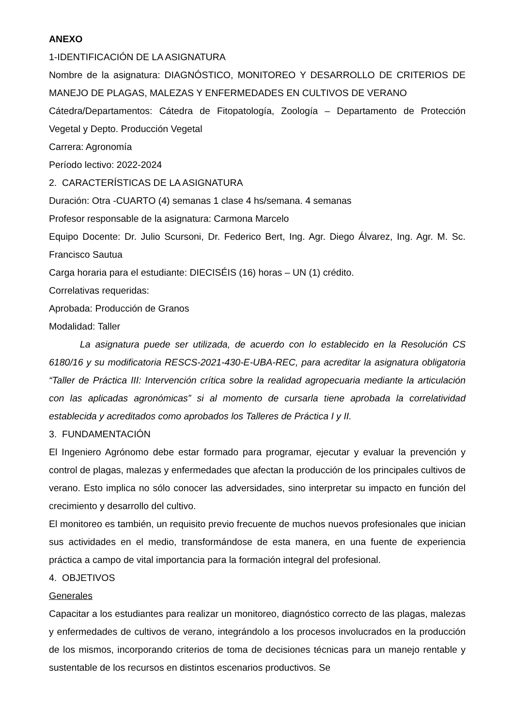ANEXO
1-IDENTIFICACIÓN DE LA ASIGNATURA
Nombre de la asignatura: DIAGNÓSTICO, MONITOREO Y DESARROLLO DE CRITERIOS DE MANEJO DE PLAGAS, MALEZAS Y ENFERMEDADES EN CULTIVOS DE VERANO
Cátedra/Departamentos: Cátedra de Fitopatología, Zoología – Departamento de Protección Vegetal y Depto. Producción Vegetal
Carrera: Agronomía
Período lectivo: 2022-2024
2. CARACTERÍSTICAS DE LA ASIGNATURA
Duración: Otra -CUARTO (4) semanas 1 clase 4 hs/semana. 4 semanas
Profesor responsable de la asignatura: Carmona Marcelo
Equipo Docente: Dr. Julio Scursoni, Dr. Federico Bert, Ing. Agr. Diego Álvarez, Ing. Agr. M. Sc. Francisco Sautua
Carga horaria para el estudiante: DIECISÉIS (16) horas – UN (1) crédito.
Correlativas requeridas:
Aprobada: Producción de Granos
Modalidad: Taller
La asignatura puede ser utilizada, de acuerdo con lo establecido en la Resolución CS 6180/16 y su modificatoria RESCS-2021-430-E-UBA-REC, para acreditar la asignatura obligatoria “Taller de Práctica III: Intervención crítica sobre la realidad agropecuaria mediante la articulación con las aplicadas agronómicas” si al momento de cursarla tiene aprobada la correlatividad establecida y acreditados como aprobados los Talleres de Práctica I y II.
3. FUNDAMENTACIÓN
El Ingeniero Agrónomo debe estar formado para programar, ejecutar y evaluar la prevención y control de plagas, malezas y enfermedades que afectan la producción de los principales cultivos de verano. Esto implica no sólo conocer las adversidades, sino interpretar su impacto en función del crecimiento y desarrollo del cultivo.
El monitoreo es también, un requisito previo frecuente de muchos nuevos profesionales que inician sus actividades en el medio, transformándose de esta manera, en una fuente de experiencia práctica a campo de vital importancia para la formación integral del profesional.
4. OBJETIVOS
Generales
Capacitar a los estudiantes para realizar un monitoreo, diagnóstico correcto de las plagas, malezas y enfermedades de cultivos de verano, integrándolo a los procesos involucrados en la producción de los mismos, incorporando criterios de toma de decisiones técnicas para un manejo rentable y sustentable de los recursos en distintos escenarios productivos. Se